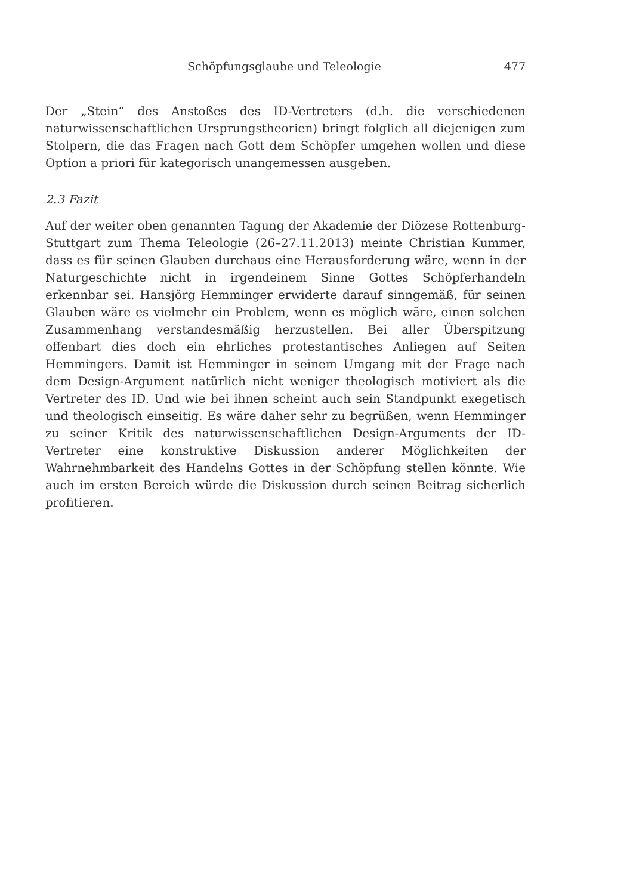Schöpfungsglaube und Teleologie 477
Der „Stein“ des Anstoßes des ID-Vertreters (d.h. die verschiedenen naturwissenschaftlichen Ursprungstheorien) bringt folglich all diejenigen zum Stolpern, die das Fragen nach Gott dem Schöpfer umgehen wollen und diese Option a priori für kategorisch unangemessen ausgeben.
2.3 Fazit
Auf der weiter oben genannten Tagung der Akademie der Diözese Rottenburg-Stuttgart zum Thema Teleologie (26–27.11.2013) meinte Christian Kummer, dass es für seinen Glauben durchaus eine Herausforderung wäre, wenn in der Naturgeschichte nicht in irgendeinem Sinne Gottes Schöpferhandeln erkennbar sei. Hansjörg Hemminger erwiderte darauf sinngemäß, für seinen Glauben wäre es vielmehr ein Problem, wenn es möglich wäre, einen solchen Zusammenhang verstandesmäßig herzustellen. Bei aller Überspitzung offenbart dies doch ein ehrliches protestantisches Anliegen auf Seiten Hemmingers. Damit ist Hemminger in seinem Umgang mit der Frage nach dem Design-Argument natürlich nicht weniger theologisch motiviert als die Vertreter des ID. Und wie bei ihnen scheint auch sein Standpunkt exegetisch und theologisch einseitig. Es wäre daher sehr zu begrüßen, wenn Hemminger zu seiner Kritik des naturwissenschaftlichen Design-Arguments der ID-Vertreter eine konstruktive Diskussion anderer Möglichkeiten der Wahrnehmbarkeit des Handelns Gottes in der Schöpfung stellen könnte. Wie auch im ersten Bereich würde die Diskussion durch seinen Beitrag sicherlich profitieren.